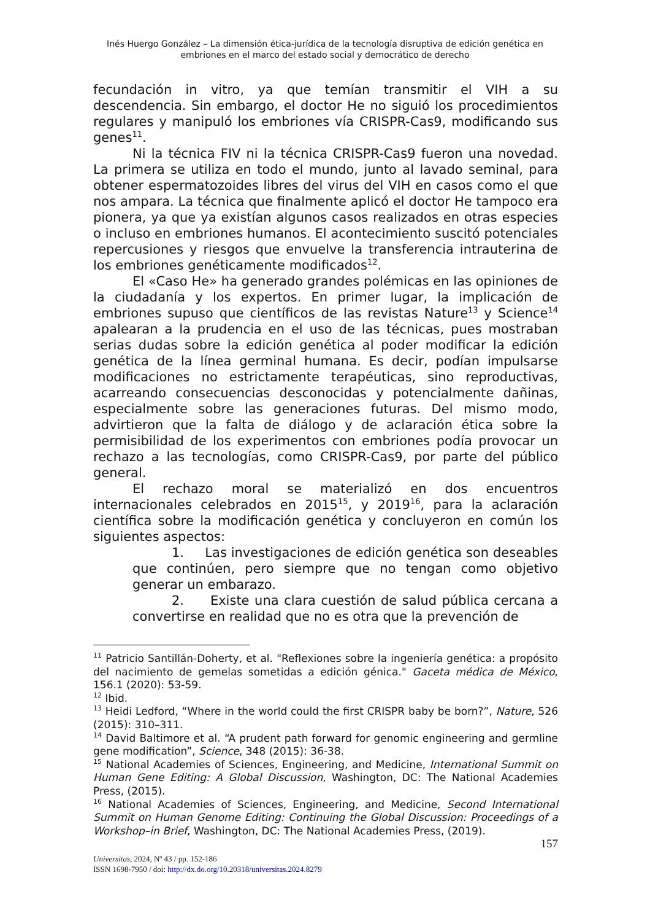Inés Huergo González – La dimensión ética-jurídica de la tecnología disruptiva de edición genética en embriones en el marco del estado social y democrático de derecho
fecundación in vitro, ya que temían transmitir el VIH a su descendencia. Sin embargo, el doctor He no siguió los procedimientos regulares y manipuló los embriones vía CRISPR-Cas9, modificando sus genes<sup>11</sup>.
Ni la técnica FIV ni la técnica CRISPR-Cas9 fueron una novedad. La primera se utiliza en todo el mundo, junto al lavado seminal, para obtener espermatozoides libres del virus del VIH en casos como el que nos ampara. La técnica que finalmente aplicó el doctor He tampoco era pionera, ya que ya existían algunos casos realizados en otras especies o incluso en embriones humanos. El acontecimiento suscitó potenciales repercusiones y riesgos que envuelve la transferencia intrauterina de los embriones genéticamente modificados<sup>12</sup>.
El «Caso He» ha generado grandes polémicas en las opiniones de la ciudadanía y los expertos. En primer lugar, la implicación de embriones supuso que científicos de las revistas Nature<sup>13</sup> y Science<sup>14</sup> apalearan a la prudencia en el uso de las técnicas, pues mostraban serias dudas sobre la edición genética al poder modificar la edición genética de la línea germinal humana. Es decir, podían impulsarse modificaciones no estrictamente terapéuticas, sino reproductivas, acarreando consecuencias desconocidas y potencialmente dañinas, especialmente sobre las generaciones futuras. Del mismo modo, advirtieron que la falta de diálogo y de aclaración ética sobre la permisibilidad de los experimentos con embriones podía provocar un rechazo a las tecnologías, como CRISPR-Cas9, por parte del público general.
El rechazo moral se materializó en dos encuentros internacionales celebrados en 2015<sup>15</sup>, y 2019<sup>16</sup>, para la aclaración científica sobre la modificación genética y concluyeron en común los siguientes aspectos:
1. Las investigaciones de edición genética son deseables que continúen, pero siempre que no tengan como objetivo generar un embarazo.
2. Existe una clara cuestión de salud pública cercana a convertirse en realidad que no es otra que la prevención de
<sup>11</sup> Patricio Santillán-Doherty, et al. "Reflexiones sobre la ingeniería genética: a propósito del nacimiento de gemelas sometidas a edición génica." Gaceta médica de México, 156.1 (2020): 53-59.
<sup>12</sup> Ibid.
<sup>13</sup> Heidi Ledford, “Where in the world could the first CRISPR baby be born?”, Nature, 526 (2015): 310–311.
<sup>14</sup> David Baltimore et al. “A prudent path forward for genomic engineering and germline gene modification”, Science, 348 (2015): 36-38.
<sup>15</sup> National Academies of Sciences, Engineering, and Medicine, International Summit on Human Gene Editing: A Global Discussion, Washington, DC: The National Academies Press, (2015).
<sup>16</sup> National Academies of Sciences, Engineering, and Medicine, Second International Summit on Human Genome Editing: Continuing the Global Discussion: Proceedings of a Workshop–in Brief, Washington, DC: The National Academies Press, (2019).
157
Universitas, 2024, Nº 43 / pp. 152-186
ISSN 1698-7950 / doi: http://dx.do.org/10.20318/universitas.2024.8279